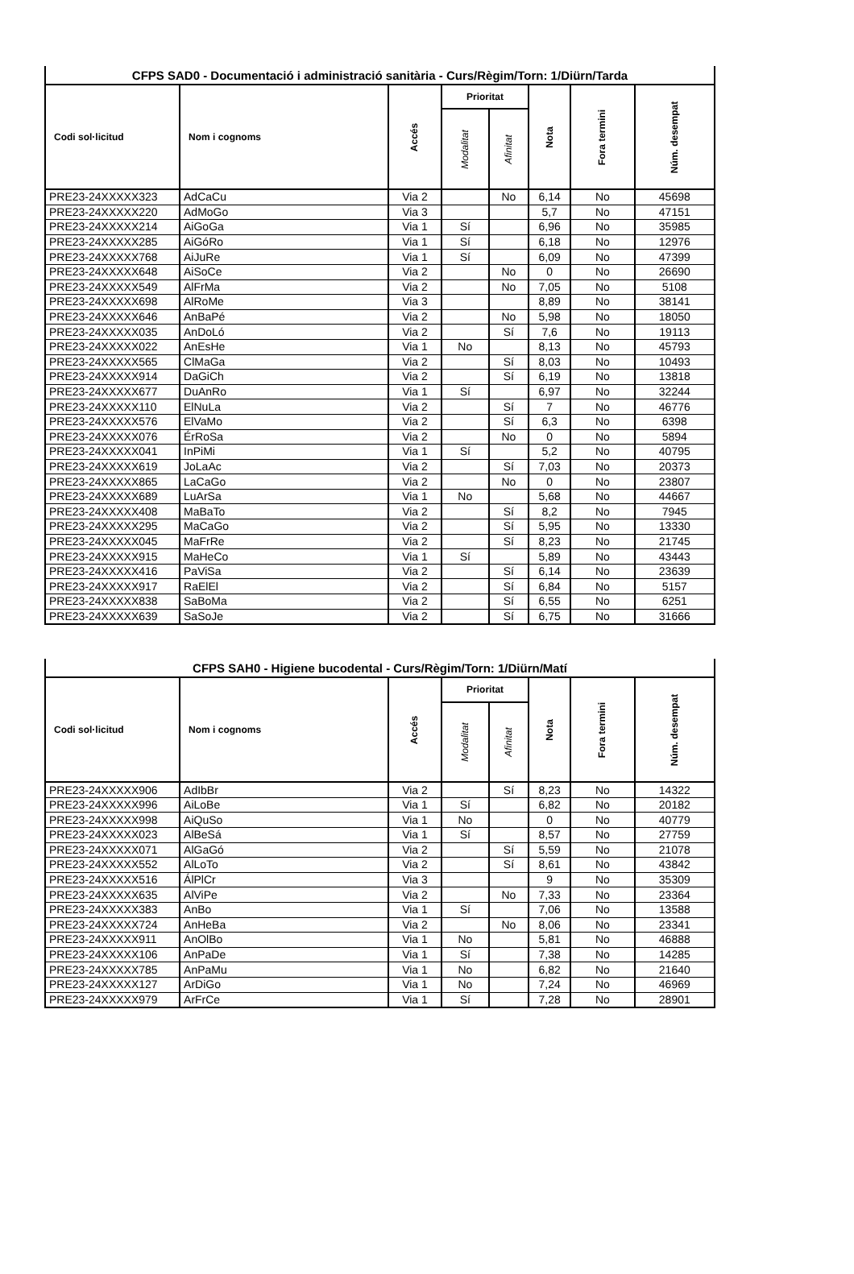| CFPS SAD0 - Documentació i administració sanitària - Curs/Règim/Torn: 1/Diürn/Tarda | | | | | | | |
| --- | --- | --- | --- | --- | --- | --- | --- |
| Codi sol·licitud | Nom i cognoms | Accés | Prioritat | | Nota | Fora termini | Núm. desempat |
| | | | Modalitat | Afinitat | | | |
| PRE23-24XXXXX323 | AdCaCu | Via 2 | | No | 6,14 | No | 45698 |
| PRE23-24XXXXX220 | AdMoGo | Via 3 | | | 5,7 | No | 47151 |
| PRE23-24XXXXX214 | AiGoGa | Via 1 | Sí | | 6,96 | No | 35985 |
| PRE23-24XXXXX285 | AiGóRo | Via 1 | Sí | | 6,18 | No | 12976 |
| PRE23-24XXXXX768 | AiJuRe | Via 1 | Sí | | 6,09 | No | 47399 |
| PRE23-24XXXXX648 | AiSoCe | Via 2 | | No | 0 | No | 26690 |
| PRE23-24XXXXX549 | AlFrMa | Via 2 | | No | 7,05 | No | 5108 |
| PRE23-24XXXXX698 | AlRoMe | Via 3 | | | 8,89 | No | 38141 |
| PRE23-24XXXXX646 | AnBaPé | Via 2 | | No | 5,98 | No | 18050 |
| PRE23-24XXXXX035 | AnDoLó | Via 2 | | Sí | 7,6 | No | 19113 |
| PRE23-24XXXXX022 | AnEsHe | Via 1 | No | | 8,13 | No | 45793 |
| PRE23-24XXXXX565 | ClMaGa | Via 2 | | Sí | 8,03 | No | 10493 |
| PRE23-24XXXXX914 | DaGiCh | Via 2 | | Sí | 6,19 | No | 13818 |
| PRE23-24XXXXX677 | DuAnRo | Via 1 | Sí | | 6,97 | No | 32244 |
| PRE23-24XXXXX110 | ElNuLa | Via 2 | | Sí | 7 | No | 46776 |
| PRE23-24XXXXX576 | ElVaMo | Via 2 | | Sí | 6,3 | No | 6398 |
| PRE23-24XXXXX076 | ÉrRoSa | Via 2 | | No | 0 | No | 5894 |
| PRE23-24XXXXX041 | InPiMi | Via 1 | Sí | | 5,2 | No | 40795 |
| PRE23-24XXXXX619 | JoLaAc | Via 2 | | Sí | 7,03 | No | 20373 |
| PRE23-24XXXXX865 | LaCaGo | Via 2 | | No | 0 | No | 23807 |
| PRE23-24XXXXX689 | LuArSa | Via 1 | No | | 5,68 | No | 44667 |
| PRE23-24XXXXX408 | MaBaTo | Via 2 | | Sí | 8,2 | No | 7945 |
| PRE23-24XXXXX295 | MaCaGo | Via 2 | | Sí | 5,95 | No | 13330 |
| PRE23-24XXXXX045 | MaFrRe | Via 2 | | Sí | 8,23 | No | 21745 |
| PRE23-24XXXXX915 | MaHeCo | Via 1 | Sí | | 5,89 | No | 43443 |
| PRE23-24XXXXX416 | PaViSa | Via 2 | | Sí | 6,14 | No | 23639 |
| PRE23-24XXXXX917 | RaElEl | Via 2 | | Sí | 6,84 | No | 5157 |
| PRE23-24XXXXX838 | SaBoMa | Via 2 | | Sí | 6,55 | No | 6251 |
| PRE23-24XXXXX639 | SaSoJe | Via 2 | | Sí | 6,75 | No | 31666 |
| CFPS SAH0 - Higiene bucodental - Curs/Règim/Torn: 1/Diürn/Matí | | | | | | | |
| --- | --- | --- | --- | --- | --- | --- | --- |
| Codi sol·licitud | Nom i cognoms | Accés | Prioritat | | Nota | Fora termini | Núm. desempat |
| | | | Modalitat | Afinitat | | | |
| PRE23-24XXXXX906 | AdIbBr | Via 2 | | Sí | 8,23 | No | 14322 |
| PRE23-24XXXXX996 | AiLoBe | Via 1 | Sí | | 6,82 | No | 20182 |
| PRE23-24XXXXX998 | AiQuSo | Via 1 | No | | 0 | No | 40779 |
| PRE23-24XXXXX023 | AlBeSá | Via 1 | Sí | | 8,57 | No | 27759 |
| PRE23-24XXXXX071 | AlGaGó | Via 2 | | Sí | 5,59 | No | 21078 |
| PRE23-24XXXXX552 | AlLoTo | Via 2 | | Sí | 8,61 | No | 43842 |
| PRE23-24XXXXX516 | ÁlPlCr | Via 3 | | | 9 | No | 35309 |
| PRE23-24XXXXX635 | AlViPe | Via 2 | | No | 7,33 | No | 23364 |
| PRE23-24XXXXX383 | AnBo | Via 1 | Sí | | 7,06 | No | 13588 |
| PRE23-24XXXXX724 | AnHeBa | Via 2 | | No | 8,06 | No | 23341 |
| PRE23-24XXXXX911 | AnOlBo | Via 1 | No | | 5,81 | No | 46888 |
| PRE23-24XXXXX106 | AnPaDe | Via 1 | Sí | | 7,38 | No | 14285 |
| PRE23-24XXXXX785 | AnPaMu | Via 1 | No | | 6,82 | No | 21640 |
| PRE23-24XXXXX127 | ArDiGo | Via 1 | No | | 7,24 | No | 46969 |
| PRE23-24XXXXX979 | ArFrCe | Via 1 | Sí | | 7,28 | No | 28901 |